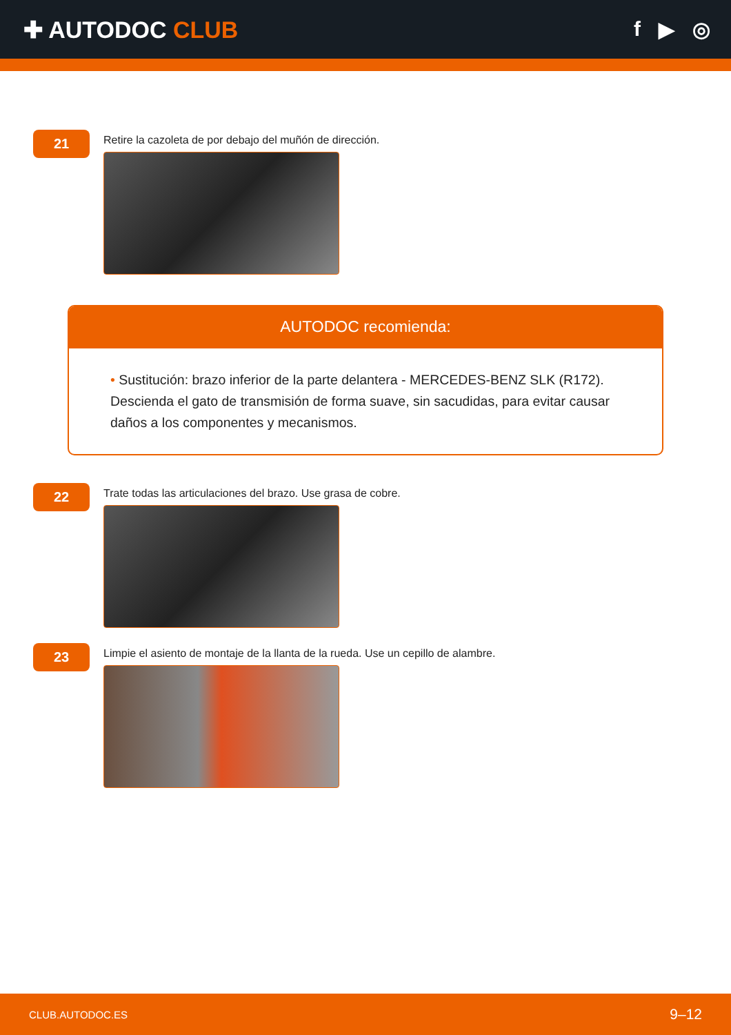✚ AUTODOC CLUB f ▶ ◎
21
Retire la cazoleta de por debajo del muñón de dirección.
AUTODOC recomienda:
• Sustitución: brazo inferior de la parte delantera - MERCEDES-BENZ SLK (R172). Descienda el gato de transmisión de forma suave, sin sacudidas, para evitar causar daños a los componentes y mecanismos.
22
Trate todas las articulaciones del brazo. Use grasa de cobre.
23
Limpie el asiento de montaje de la llanta de la rueda. Use un cepillo de alambre.
CLUB.AUTODOC.ES 9–12